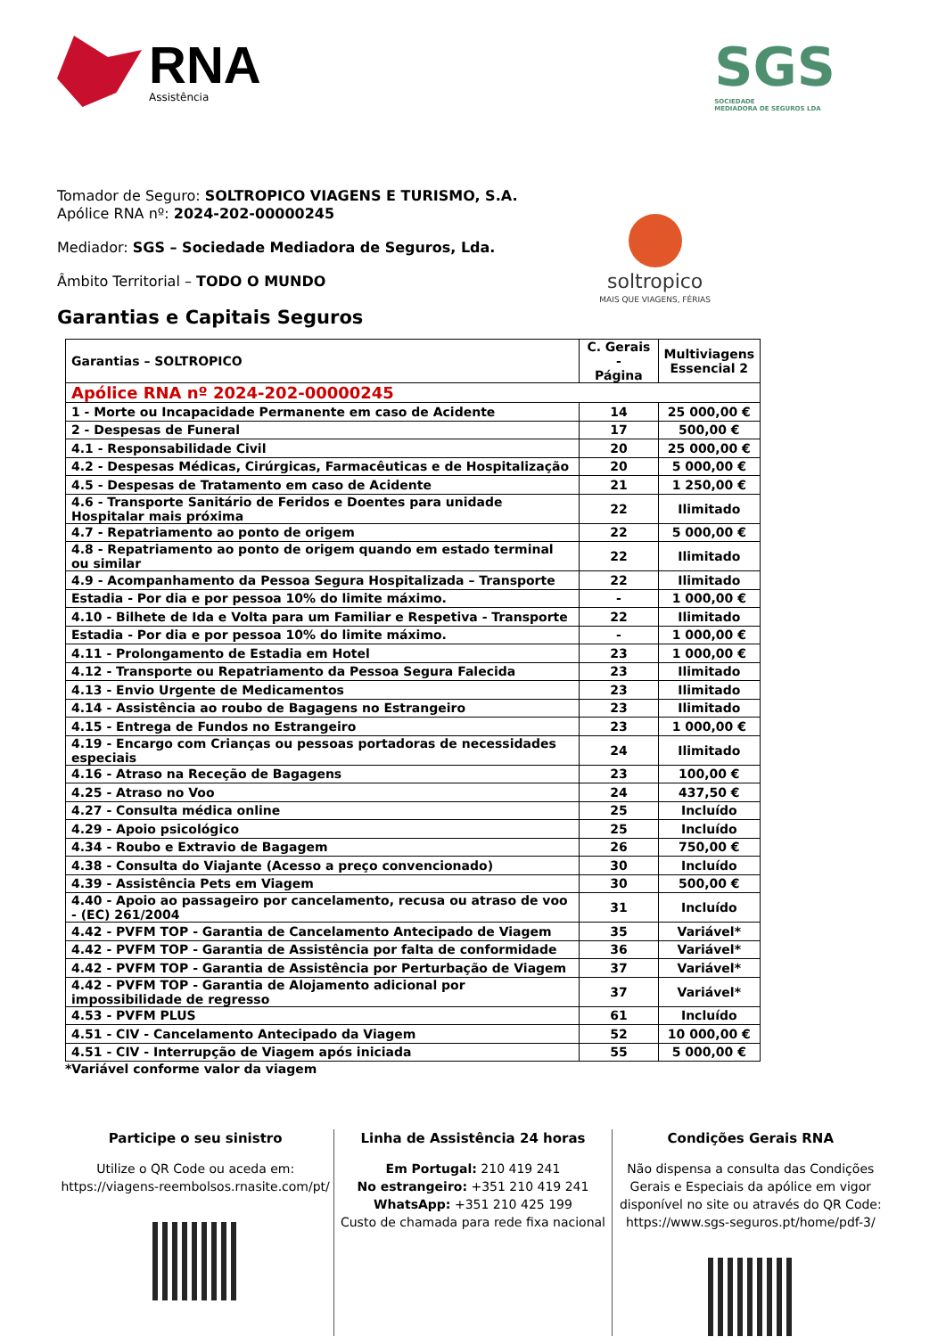RNA
Assistência
SGS
SOCIEDADE
MEDIADORA DE SEGUROS LDA
Tomador de Seguro: SOLTROPICO VIAGENS E TURISMO, S.A.
Apólice RNA nº: 2024-202-00000245
Mediador: SGS – Sociedade Mediadora de Seguros, Lda.
Âmbito Territorial – TODO O MUNDO
soltropico
MAIS QUE VIAGENS, FÉRIAS
Garantias e Capitais Seguros
| Garantias – SOLTROPICO | C. Gerais - Página | Multiviagens Essencial 2 |
| --- | --- | --- |
| Apólice RNA nº 2024-202-00000245 | | |
| 1 - Morte ou Incapacidade Permanente em caso de Acidente | 14 | 25 000,00 € |
| 2 - Despesas de Funeral | 17 | 500,00 € |
| 4.1 - Responsabilidade Civil | 20 | 25 000,00 € |
| 4.2 - Despesas Médicas, Cirúrgicas, Farmacêuticas e de Hospitalização | 20 | 5 000,00 € |
| 4.5 - Despesas de Tratamento em caso de Acidente | 21 | 1 250,00 € |
| 4.6 - Transporte Sanitário de Feridos e Doentes para unidade Hospitalar mais próxima | 22 | Ilimitado |
| 4.7 - Repatriamento ao ponto de origem | 22 | 5 000,00 € |
| 4.8 - Repatriamento ao ponto de origem quando em estado terminal ou similar | 22 | Ilimitado |
| 4.9 - Acompanhamento da Pessoa Segura Hospitalizada – Transporte | 22 | Ilimitado |
| Estadia - Por dia e por pessoa 10% do limite máximo. | - | 1 000,00 € |
| 4.10 - Bilhete de Ida e Volta para um Familiar e Respetiva - Transporte | 22 | Ilimitado |
| Estadia - Por dia e por pessoa 10% do limite máximo. | - | 1 000,00 € |
| 4.11 - Prolongamento de Estadia em Hotel | 23 | 1 000,00 € |
| 4.12 - Transporte ou Repatriamento da Pessoa Segura Falecida | 23 | Ilimitado |
| 4.13 - Envio Urgente de Medicamentos | 23 | Ilimitado |
| 4.14 - Assistência ao roubo de Bagagens no Estrangeiro | 23 | Ilimitado |
| 4.15 - Entrega de Fundos no Estrangeiro | 23 | 1 000,00 € |
| 4.19 - Encargo com Crianças ou pessoas portadoras de necessidades especiais | 24 | Ilimitado |
| 4.16 - Atraso na Receção de Bagagens | 23 | 100,00 € |
| 4.25 - Atraso no Voo | 24 | 437,50 € |
| 4.27 - Consulta médica online | 25 | Incluído |
| 4.29 - Apoio psicológico | 25 | Incluído |
| 4.34 - Roubo e Extravio de Bagagem | 26 | 750,00 € |
| 4.38 - Consulta do Viajante (Acesso a preço convencionado) | 30 | Incluído |
| 4.39 - Assistência Pets em Viagem | 30 | 500,00 € |
| 4.40 - Apoio ao passageiro por cancelamento, recusa ou atraso de voo - (EC) 261/2004 | 31 | Incluído |
| 4.42 - PVFM TOP - Garantia de Cancelamento Antecipado de Viagem | 35 | Variável* |
| 4.42 - PVFM TOP - Garantia de Assistência por falta de conformidade | 36 | Variável* |
| 4.42 - PVFM TOP - Garantia de Assistência por Perturbação de Viagem | 37 | Variável* |
| 4.42 - PVFM TOP - Garantia de Alojamento adicional por impossibilidade de regresso | 37 | Variável* |
| 4.53 - PVFM PLUS | 61 | Incluído |
| 4.51 - CIV - Cancelamento Antecipado da Viagem | 52 | 10 000,00 € |
| 4.51 - CIV - Interrupção de Viagem após iniciada | 55 | 5 000,00 € |
*Variável conforme valor da viagem
Participe o seu sinistro
Utilize o QR Code ou aceda em:
https://viagens-reembolsos.rnasite.com/pt/
Linha de Assistência 24 horas
Em Portugal: 210 419 241
No estrangeiro: +351 210 419 241
WhatsApp: +351 210 425 199
Custo de chamada para rede fixa nacional
Condições Gerais RNA
Não dispensa a consulta das Condições Gerais e Especiais da apólice em vigor disponível no site ou através do QR Code:
https://www.sgs-seguros.pt/home/pdf-3/